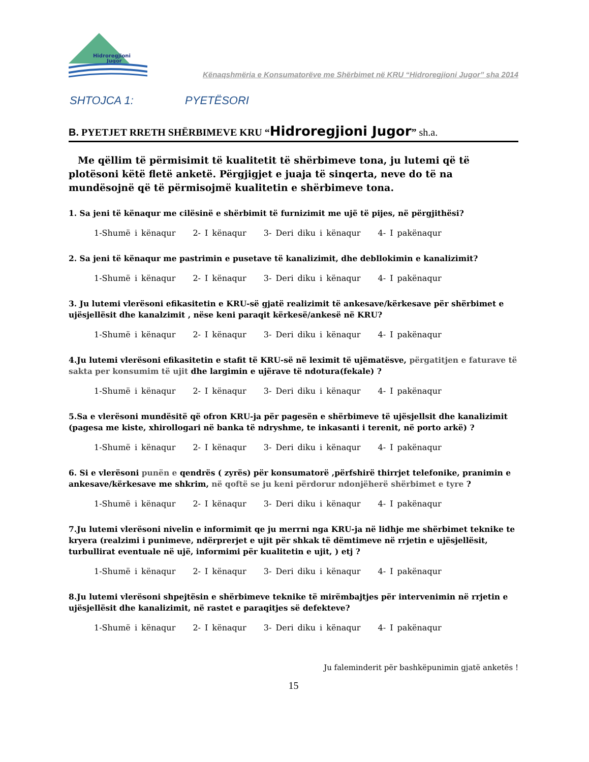Hidroregjioni
Jugor
Kënaqshmëria e Konsumatorëve me Shërbimet në KRU “Hidroregjioni Jugor” sha 2014
SHTOJCA 1: PYETËSORI
B. PYETJET RRETH SHËRBIMEVE KRU “Hidroregjioni Jugor” sh.a.
Me qëllim të përmisimit të kualitetit të shërbimeve tona, ju lutemi që të plotësoni këtë fletë anketë. Përgjigjet e juaja të sinqerta, neve do të na mundësojnë që të përmisojmë kualitetin e shërbimeve tona.
1. Sa jeni të kënaqur me cilësinë e shërbimit të furnizimit me ujë të pijes, në përgjithësi?
1-Shumë i kënaqur 2- I kënaqur 3- Deri diku i kënaqur 4- I pakënaqur
2. Sa jeni të kënaqur me pastrimin e pusetave të kanalizimit, dhe debllokimin e kanalizimit?
1-Shumë i kënaqur 2- I kënaqur 3- Deri diku i kënaqur 4- I pakënaqur
3. Ju lutemi vlerësoni efikasitetin e KRU-së gjatë realizimit të ankesave/kërkesave për shërbimet e ujësjellësit dhe kanalzimit , nëse keni paraqit kërkesë/ankesë në KRU?
1-Shumë i kënaqur 2- I kënaqur 3- Deri diku i kënaqur 4- I pakënaqur
4.Ju lutemi vlerësoni efikasitetin e stafit të KRU-së në leximit të ujëmatësve, përgatitjen e faturave të sakta per konsumim të ujit dhe largimin e ujërave të ndotura(fekale) ?
1-Shumë i kënaqur 2- I kënaqur 3- Deri diku i kënaqur 4- I pakënaqur
5.Sa e vlerësoni mundësitë që ofron KRU-ja për pagesën e shërbimeve të ujësjellsit dhe kanalizimit (pagesa me kiste, xhirollogari në banka të ndryshme, te inkasanti i terenit, në porto arkë) ?
1-Shumë i kënaqur 2- I kënaqur 3- Deri diku i kënaqur 4- I pakënaqur
6. Si e vlerësoni punën e qendrës ( zyrës) për konsumatorë ,përfshirë thirrjet telefonike, pranimin e ankesave/kërkesave me shkrim, në qoftë se ju keni përdorur ndonjëherë shërbimet e tyre ?
1-Shumë i kënaqur 2- I kënaqur 3- Deri diku i kënaqur 4- I pakënaqur
7.Ju lutemi vlerësoni nivelin e informimit qe ju merrni nga KRU-ja në lidhje me shërbimet teknike te kryera (realzimi i punimeve, ndërprerjet e ujit për shkak të dëmtimeve në rrjetin e ujësjellësit, turbullirat eventuale në ujë, informimi për kualitetin e ujit, ) etj ?
1-Shumë i kënaqur 2- I kënaqur 3- Deri diku i kënaqur 4- I pakënaqur
8.Ju lutemi vlerësoni shpejtësin e shërbimeve teknike të mirëmbajtjes për intervenimin në rrjetin e ujësjellësit dhe kanalizimit, në rastet e paraqitjes së defekteve?
1-Shumë i kënaqur 2- I kënaqur 3- Deri diku i kënaqur 4- I pakënaqur
Ju faleminderit për bashkëpunimin gjatë anketës !
15